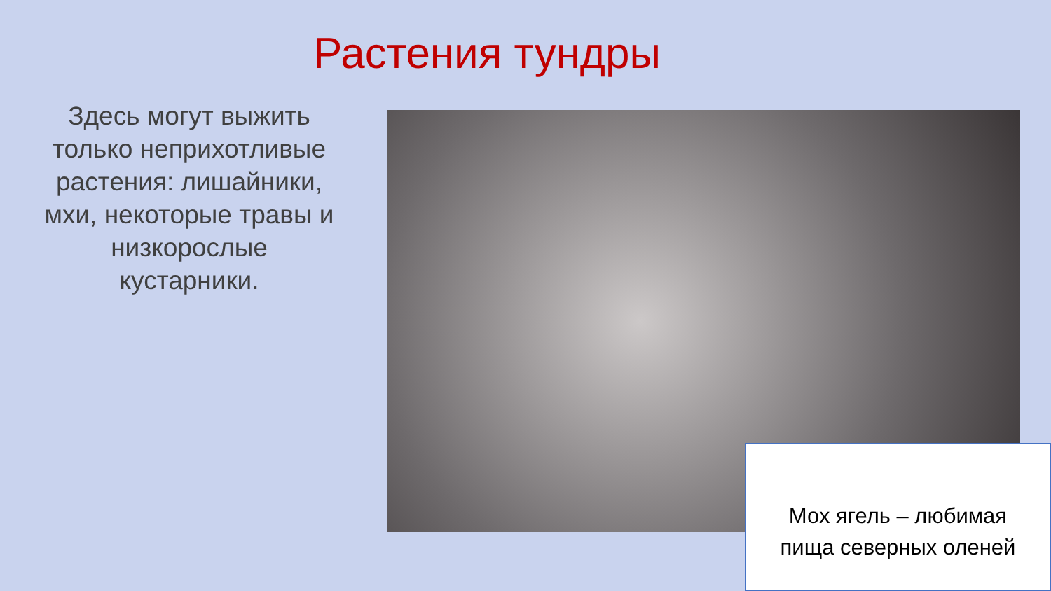Растения тундры
Здесь могут выжить только неприхотливые растения: лишайники, мхи, некоторые травы и низкорослые кустарники.
Мох ягель – любимая
пища северных оленей